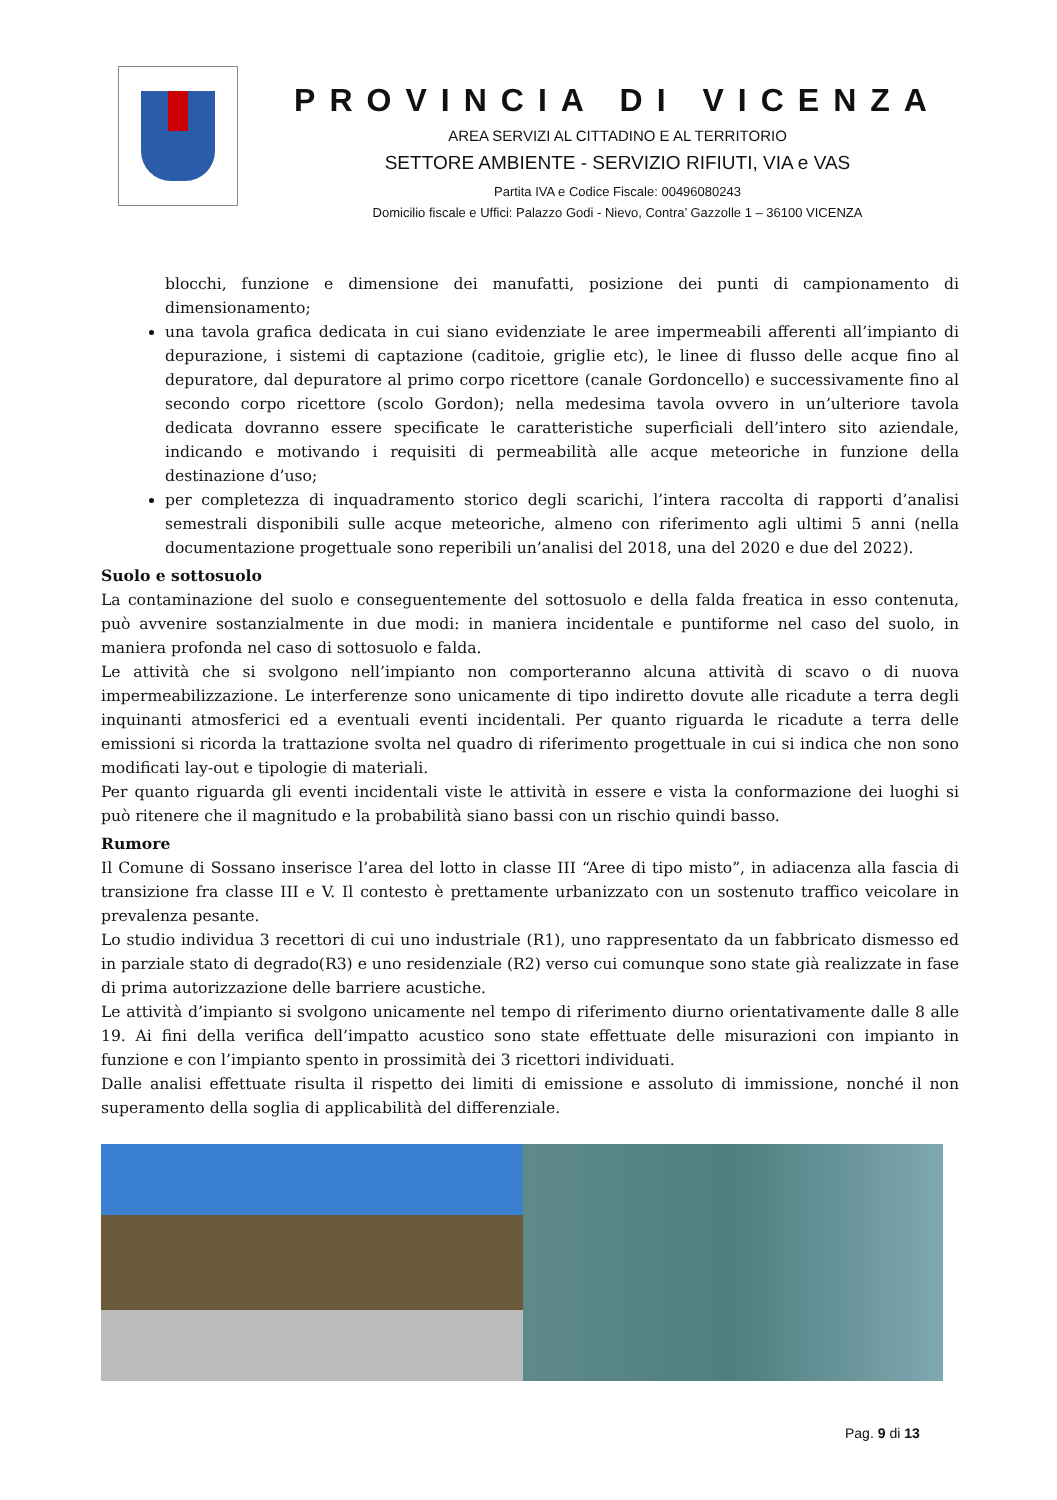PROVINCIA DI VICENZA
AREA SERVIZI AL CITTADINO E AL TERRITORIO
SETTORE AMBIENTE - SERVIZIO RIFIUTI, VIA e VAS
Partita IVA e Codice Fiscale: 00496080243
Domicilio fiscale e Uffici: Palazzo Godi - Nievo, Contra’ Gazzolle 1 – 36100 VICENZA
blocchi, funzione e dimensione dei manufatti, posizione dei punti di campionamento di dimensionamento;
una tavola grafica dedicata in cui siano evidenziate le aree impermeabili afferenti all’impianto di depurazione, i sistemi di captazione (caditoie, griglie etc), le linee di flusso delle acque fino al depuratore, dal depuratore al primo corpo ricettore (canale Gordoncello) e successivamente fino al secondo corpo ricettore (scolo Gordon); nella medesima tavola ovvero in un’ulteriore tavola dedicata dovranno essere specificate le caratteristiche superficiali dell’intero sito aziendale, indicando e motivando i requisiti di permeabilità alle acque meteoriche in funzione della destinazione d’uso;
per completezza di inquadramento storico degli scarichi, l’intera raccolta di rapporti d’analisi semestrali disponibili sulle acque meteoriche, almeno con riferimento agli ultimi 5 anni (nella documentazione progettuale sono reperibili un’analisi del 2018, una del 2020 e due del 2022).
Suolo e sottosuolo
La contaminazione del suolo e conseguentemente del sottosuolo e della falda freatica in esso contenuta, può avvenire sostanzialmente in due modi: in maniera incidentale e puntiforme nel caso del suolo, in maniera profonda nel caso di sottosuolo e falda.
Le attività che si svolgono nell’impianto non comporteranno alcuna attività di scavo o di nuova impermeabilizzazione. Le interferenze sono unicamente di tipo indiretto dovute alle ricadute a terra degli inquinanti atmosferici ed a eventuali eventi incidentali. Per quanto riguarda le ricadute a terra delle emissioni si ricorda la trattazione svolta nel quadro di riferimento progettuale in cui si indica che non sono modificati lay-out e tipologie di materiali.
Per quanto riguarda gli eventi incidentali viste le attività in essere e vista la conformazione dei luoghi si può ritenere che il magnitudo e la probabilità siano bassi con un rischio quindi basso.
Rumore
Il Comune di Sossano inserisce l’area del lotto in classe III “Aree di tipo misto”, in adiacenza alla fascia di transizione fra classe III e V. Il contesto è prettamente urbanizzato con un sostenuto traffico veicolare in prevalenza pesante.
Lo studio individua 3 recettori di cui uno industriale (R1), uno rappresentato da un fabbricato dismesso ed in parziale stato di degrado(R3) e uno residenziale (R2) verso cui comunque sono state già realizzate in fase di prima autorizzazione delle barriere acustiche.
Le attività d’impianto si svolgono unicamente nel tempo di riferimento diurno orientativamente dalle 8 alle 19. Ai fini della verifica dell’impatto acustico sono state effettuate delle misurazioni con impianto in funzione e con l’impianto spento in prossimità dei 3 ricettori individuati.
Dalle analisi effettuate risulta il rispetto dei limiti di emissione e assoluto di immissione, nonché il non superamento della soglia di applicabilità del differenziale.
Pag. 9 di 13